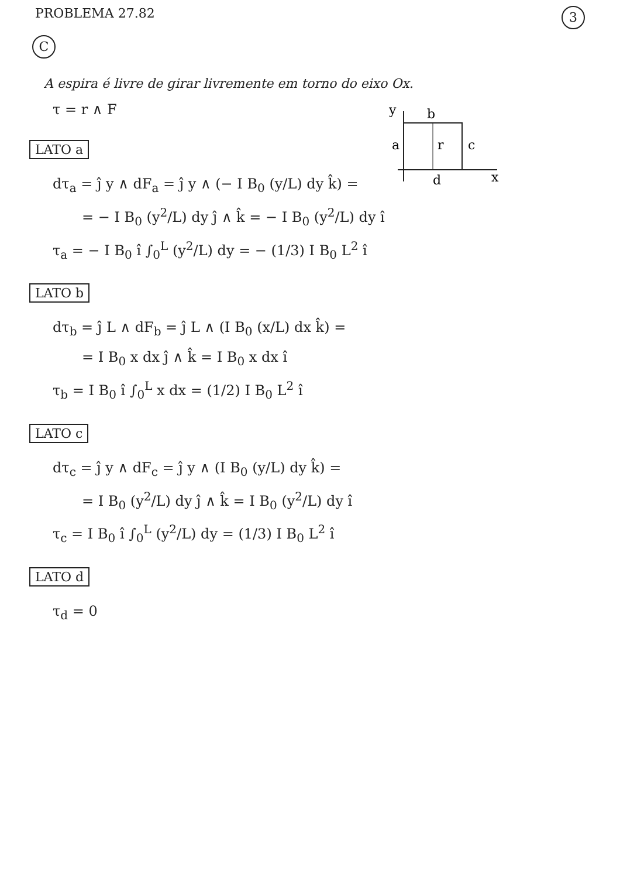PROBLEMA 27.82
3
C
A espira é livre de girar livremente em torno do eixo Ox.
τ = r ∧ F
y
b
a
c
r
d
x
LATO a
dτ<sub>a</sub> = ĵ y ∧ dF<sub>a</sub> = ĵ y ∧ (− I B<sub>0</sub> (y/L) dy k̂) =
= − I B<sub>0</sub> (y<sup>2</sup>/L) dy ĵ ∧ k̂ = − I B<sub>0</sub> (y<sup>2</sup>/L) dy î
τ<sub>a</sub> = − I B<sub>0</sub> î ∫<sub>0</sub><sup>L</sup> (y<sup>2</sup>/L) dy = − (1/3) I B<sub>0</sub> L<sup>2</sup> î
LATO b
dτ<sub>b</sub> = ĵ L ∧ dF<sub>b</sub> = ĵ L ∧ (I B<sub>0</sub> (x/L) dx k̂) =
= I B<sub>0</sub> x dx ĵ ∧ k̂ = I B<sub>0</sub> x dx î
τ<sub>b</sub> = I B<sub>0</sub> î ∫<sub>0</sub><sup>L</sup> x dx = (1/2) I B<sub>0</sub> L<sup>2</sup> î
LATO c
dτ<sub>c</sub> = ĵ y ∧ dF<sub>c</sub> = ĵ y ∧ (I B<sub>0</sub> (y/L) dy k̂) =
= I B<sub>0</sub> (y<sup>2</sup>/L) dy ĵ ∧ k̂ = I B<sub>0</sub> (y<sup>2</sup>/L) dy î
τ<sub>c</sub> = I B<sub>0</sub> î ∫<sub>0</sub><sup>L</sup> (y<sup>2</sup>/L) dy = (1/3) I B<sub>0</sub> L<sup>2</sup> î
LATO d
τ<sub>d</sub> = 0